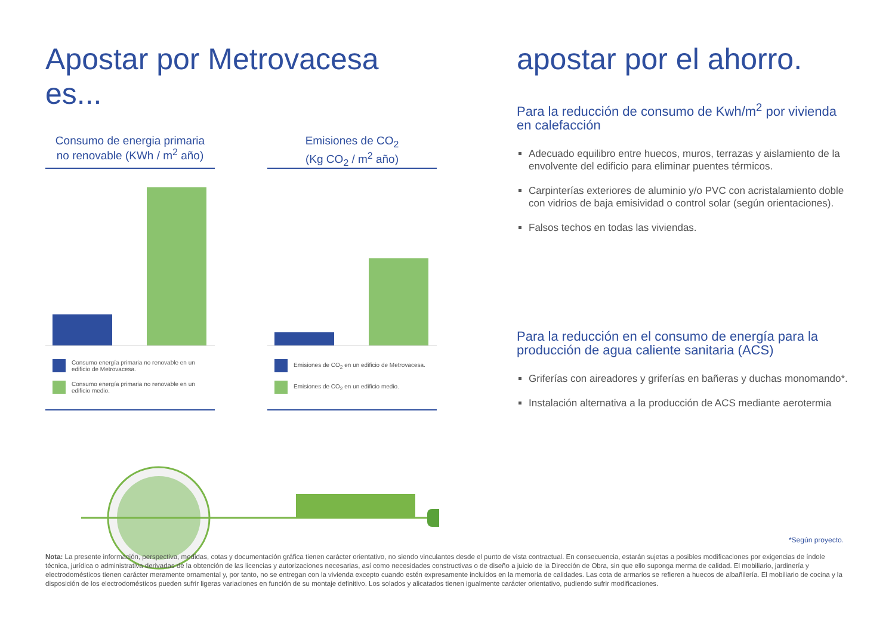Apostar por Metrovacesa es...
Consumo de energia primaria
no renovable (KWh / m<sup>2</sup> año)
Consumo energía primaria no renovable en un edificio de Metrovacesa.
Consumo energía primaria no renovable en un edificio medio.
Emisiones de CO<sub>2</sub>
(Kg CO<sub>2</sub> / m<sup>2</sup> año)
Emisiones de CO<sub>2</sub> en un edificio de Metrovacesa.
Emisiones de CO<sub>2</sub> en un edificio medio.
apostar por el ahorro.
Para la reducción de consumo de Kwh/m<sup>2</sup> por vivienda en calefacción
Adecuado equilibro entre huecos, muros, terrazas y aislamiento de la envolvente del edificio para eliminar puentes térmicos.
Carpinterías exteriores de aluminio y/o PVC con acristalamiento doble con vidrios de baja emisividad o control solar (según orientaciones).
Falsos techos en todas las viviendas.
Para la reducción en el consumo de energía para la producción de agua caliente sanitaria (ACS)
Griferías con aireadores y griferías en bañeras y duchas monomando*.
Instalación alternativa a la producción de ACS mediante aerotermia
*Según proyecto.
Nota: La presente información, perspectiva, medidas, cotas y documentación gráfica tienen carácter orientativo, no siendo vinculantes desde el punto de vista contractual. En consecuencia, estarán sujetas a posibles modificaciones por exigencias de índole técnica, jurídica o administrativa derivadas de la obtención de las licencias y autorizaciones necesarias, así como necesidades constructivas o de diseño a juicio de la Dirección de Obra, sin que ello suponga merma de calidad. El mobiliario, jardinería y electrodomésticos tienen carácter meramente ornamental y, por tanto, no se entregan con la vivienda excepto cuando estén expresamente incluidos en la memoria de calidades. Las cota de armarios se refieren a huecos de albañilería. El mobiliario de cocina y la disposición de los electrodomésticos pueden sufrir ligeras variaciones en función de su montaje definitivo. Los solados y alicatados tienen igualmente carácter orientativo, pudiendo sufrir modificaciones.